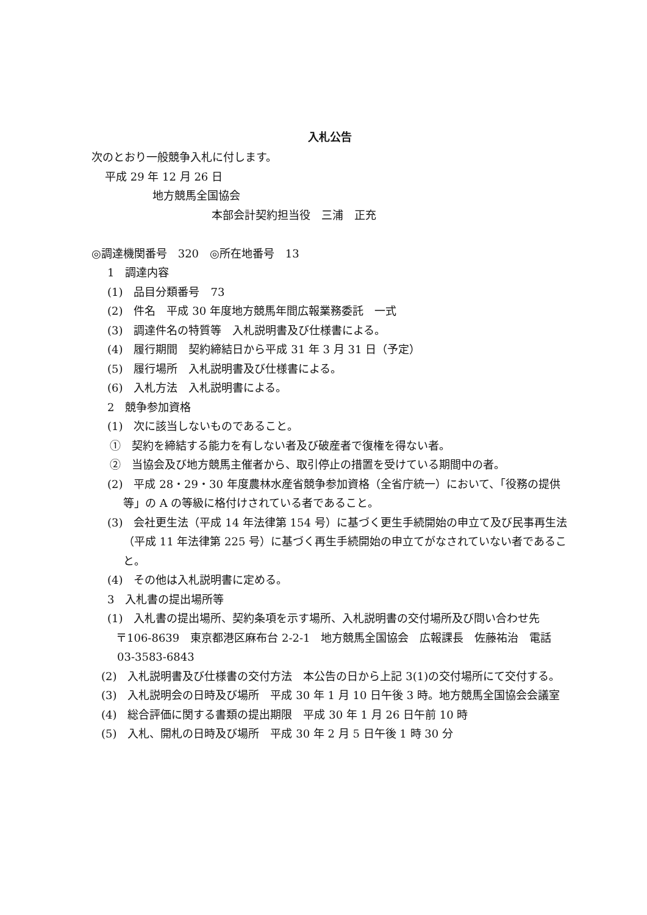入札公告
次のとおり一般競争入札に付します。
平成 29 年 12 月 26 日
地方競馬全国協会
本部会計契約担当役　三浦　正充
◎調達機関番号　320　◎所在地番号　13
1　調達内容
(1)　品目分類番号　73
(2)　件名　平成 30 年度地方競馬年間広報業務委託　一式
(3)　調達件名の特質等　入札説明書及び仕様書による。
(4)　履行期間　契約締結日から平成 31 年 3 月 31 日（予定）
(5)　履行場所　入札説明書及び仕様書による。
(6)　入札方法　入札説明書による。
2　競争参加資格
(1)　次に該当しないものであること。
①　契約を締結する能力を有しない者及び破産者で復権を得ない者。
②　当協会及び地方競馬主催者から、取引停止の措置を受けている期間中の者。
(2)　平成 28・29・30 年度農林水産省競争参加資格（全省庁統一）において、「役務の提供等」の A の等級に格付けされている者であること。
(3)　会社更生法（平成 14 年法律第 154 号）に基づく更生手続開始の申立て及び民事再生法（平成 11 年法律第 225 号）に基づく再生手続開始の申立てがなされていない者であること。
(4)　その他は入札説明書に定める。
3　入札書の提出場所等
(1)　入札書の提出場所、契約条項を示す場所、入札説明書の交付場所及び問い合わせ先
〒106-8639　東京都港区麻布台 2‐2‐1　地方競馬全国協会　広報課長　佐藤祐治　電話 03‐3583‐6843
(2)　入札説明書及び仕様書の交付方法　本公告の日から上記 3(1)の交付場所にて交付する。
(3)　入札説明会の日時及び場所　平成 30 年 1 月 10 日午後 3 時。地方競馬全国協会会議室
(4)　総合評価に関する書類の提出期限　平成 30 年 1 月 26 日午前 10 時
(5)　入札、開札の日時及び場所　平成 30 年 2 月 5 日午後 1 時 30 分